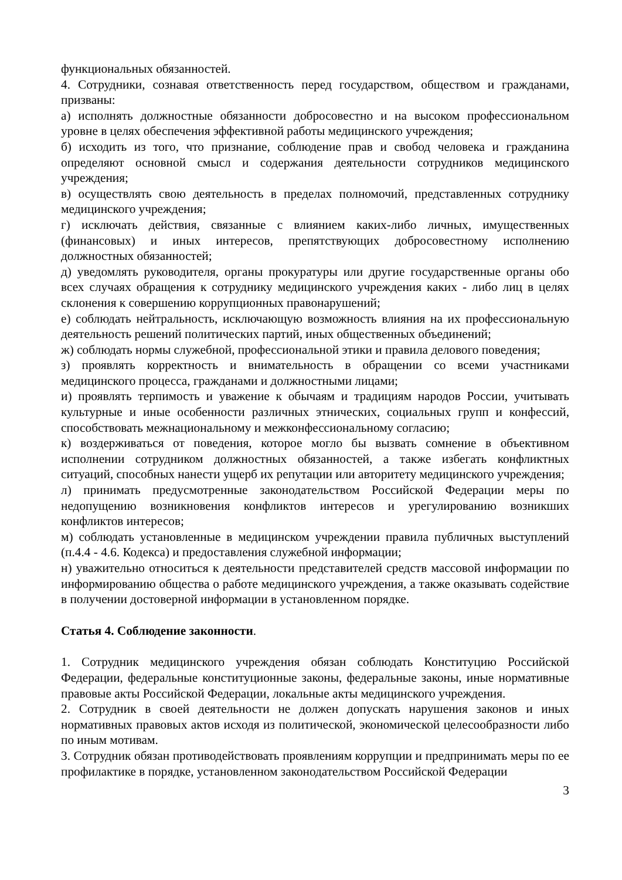функциональных обязанностей.
4. Сотрудники, сознавая ответственность перед государством, обществом и гражданами, призваны:
а) исполнять должностные обязанности добросовестно и на высоком профессиональном уровне в целях обеспечения эффективной работы медицинского учреждения;
б) исходить из того, что признание, соблюдение прав и свобод человека и гражданина определяют основной смысл и содержания деятельности сотрудников медицинского учреждения;
в) осуществлять свою деятельность в пределах полномочий, представленных сотруднику медицинского учреждения;
г) исключать действия, связанные с влиянием каких-либо личных, имущественных (финансовых) и иных интересов, препятствующих добросовестному исполнению должностных обязанностей;
д) уведомлять руководителя, органы прокуратуры или другие государственные органы обо всех случаях обращения к сотруднику медицинского учреждения каких - либо лиц в целях склонения к совершению коррупционных правонарушений;
е) соблюдать нейтральность, исключающую возможность влияния на их профессиональную деятельность решений политических партий, иных общественных объединений;
ж) соблюдать нормы служебной, профессиональной этики и правила делового поведения;
з) проявлять корректность и внимательность в обращении со всеми участниками медицинского процесса, гражданами и должностными лицами;
и) проявлять терпимость и уважение к обычаям и традициям народов России, учитывать культурные и иные особенности различных этнических, социальных групп и конфессий, способствовать межнациональному и межконфессиональному согласию;
к) воздерживаться от поведения, которое могло бы вызвать сомнение в объективном исполнении сотрудником должностных обязанностей, а также избегать конфликтных ситуаций, способных нанести ущерб их репутации или авторитету медицинского учреждения;
л) принимать предусмотренные законодательством Российской Федерации меры по недопущению возникновения конфликтов интересов и урегулированию возникших конфликтов интересов;
м) соблюдать установленные в медицинском учреждении правила публичных выступлений (п.4.4 - 4.6. Кодекса) и предоставления служебной информации;
н) уважительно относиться к деятельности представителей средств массовой информации по информированию общества о работе медицинского учреждения, а также оказывать содействие в получении достоверной информации в установленном порядке.
Статья 4. Соблюдение законности.
1. Сотрудник медицинского учреждения обязан соблюдать Конституцию Российской Федерации, федеральные конституционные законы, федеральные законы, иные нормативные правовые акты Российской Федерации, локальные акты медицинского учреждения.
2. Сотрудник в своей деятельности не должен допускать нарушения законов и иных нормативных правовых актов исходя из политической, экономической целесообразности либо по иным мотивам.
3. Сотрудник обязан противодействовать проявлениям коррупции и предпринимать меры по ее профилактике в порядке, установленном законодательством Российской Федерации
3